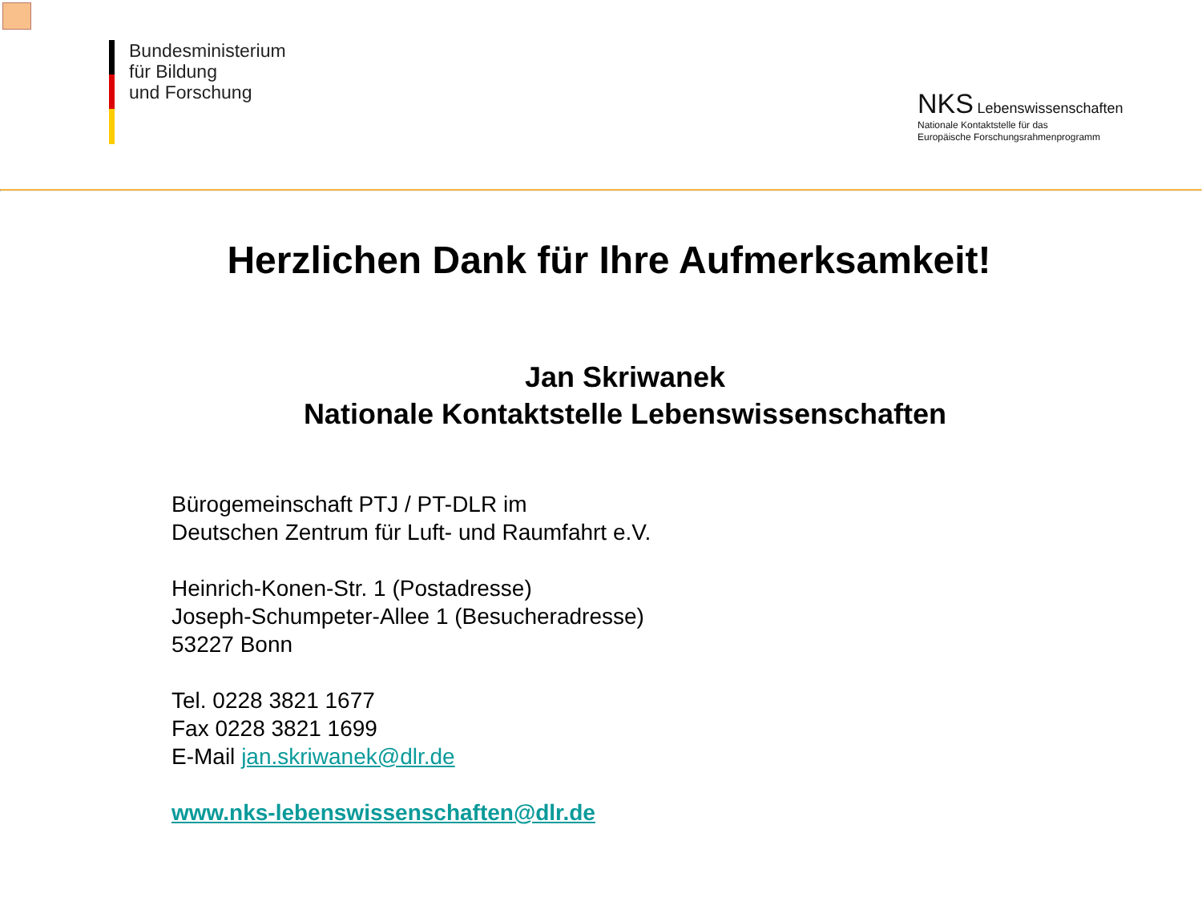Bundesministerium
für Bildung
und Forschung
NKS Lebenswissenschaften
Nationale Kontaktstelle für das
Europäische Forschungsrahmenprogramm
Herzlichen Dank für Ihre Aufmerksamkeit!
Jan Skriwanek
Nationale Kontaktstelle Lebenswissenschaften
Bürogemeinschaft PTJ / PT-DLR im
Deutschen Zentrum für Luft- und Raumfahrt e.V.
Heinrich-Konen-Str. 1 (Postadresse)
Joseph-Schumpeter-Allee 1 (Besucheradresse)
53227 Bonn
Tel. 0228 3821 1677
Fax 0228 3821 1699
E-Mail jan.skriwanek@dlr.de
www.nks-lebenswissenschaften@dlr.de